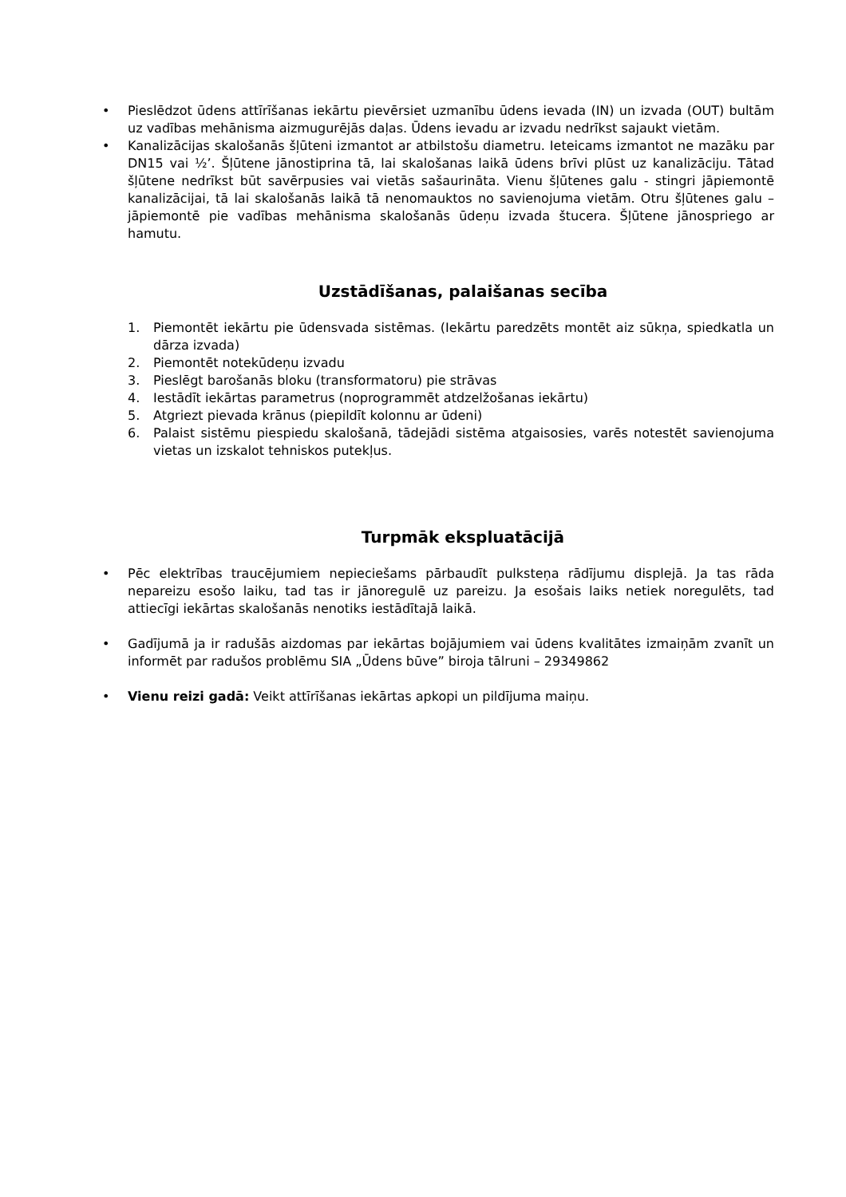• Pieslēdzot ūdens attīrīšanas iekārtu pievērsiet uzmanību ūdens ievada (IN) un izvada (OUT) bultām uz vadības mehānisma aizmugurējās daļas. Ūdens ievadu ar izvadu nedrīkst sajaukt vietām.
• Kanalizācijas skalošanās šļūteni izmantot ar atbilstošu diametru. Ieteicams izmantot ne mazāku par DN15 vai ½’. Šļūtene jānostiprina tā, lai skalošanas laikā ūdens brīvi plūst uz kanalizāciju. Tātad šļūtene nedrīkst būt savērpusies vai vietās sašaurināta. Vienu šļūtenes galu - stingri jāpiemontē kanalizācijai, tā lai skalošanās laikā tā nenomauktos no savienojuma vietām. Otru šļūtenes galu – jāpiemontē pie vadības mehānisma skalošanās ūdeņu izvada štucera. Šļūtene jānospriego ar hamutu.
Uzstādīšanas, palaišanas secība
1. Piemontēt iekārtu pie ūdensvada sistēmas. (Iekārtu paredzēts montēt aiz sūkņa, spiedkatla un dārza izvada)
2. Piemontēt notekūdeņu izvadu
3. Pieslēgt barošanās bloku (transformatoru) pie strāvas
4. Iestādīt iekārtas parametrus (noprogrammēt atdzelžošanas iekārtu)
5. Atgriezt pievada krānus (piepildīt kolonnu ar ūdeni)
6. Palaist sistēmu piespiedu skalošanā, tādejādi sistēma atgaisosies, varēs notestēt savienojuma vietas un izskalot tehniskos putekļus.
Turpmāk ekspluatācijā
• Pēc elektrības traucējumiem nepieciešams pārbaudīt pulksteņa rādījumu displejā. Ja tas rāda nepareizu esošo laiku, tad tas ir jānoregulē uz pareizu. Ja esošais laiks netiek noregulēts, tad attiecīgi iekārtas skalošanās nenotiks iestādītajā laikā.
• Gadījumā ja ir radušās aizdomas par iekārtas bojājumiem vai ūdens kvalitātes izmaiņām zvanīt un informēt par radušos problēmu SIA „Ūdens būve” biroja tālruni – 29349862
• Vienu reizi gadā: Veikt attīrīšanas iekārtas apkopi un pildījuma maiņu.